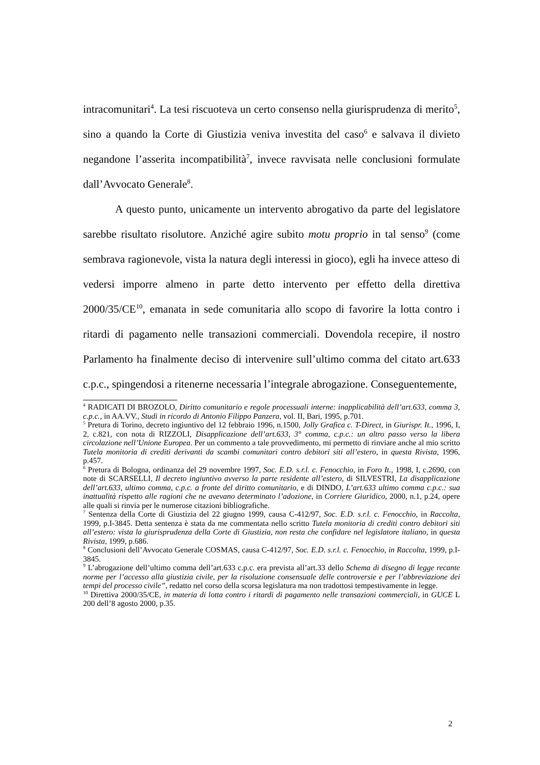intracomunitari<sup>4</sup>. La tesi riscuoteva un certo consenso nella giurisprudenza di merito<sup>5</sup>, sino a quando la Corte di Giustizia veniva investita del caso<sup>6</sup> e salvava il divieto negandone l’asserita incompatibilità<sup>7</sup>, invece ravvisata nelle conclusioni formulate dall’Avvocato Generale<sup>8</sup>.
A questo punto, unicamente un intervento abrogativo da parte del legislatore sarebbe risultato risolutore. Anziché agire subito motu proprio in tal senso<sup>9</sup> (come sembrava ragionevole, vista la natura degli interessi in gioco), egli ha invece atteso di vedersi imporre almeno in parte detto intervento per effetto della direttiva 2000/35/CE<sup>10</sup>, emanata in sede comunitaria allo scopo di favorire la lotta contro i ritardi di pagamento nelle transazioni commerciali. Dovendola recepire, il nostro Parlamento ha finalmente deciso di intervenire sull’ultimo comma del citato art.633 c.p.c., spingendosi a ritenerne necessaria l’integrale abrogazione. Conseguentemente,
<sup>4</sup> RADICATI DI BROZOLO, Diritto comunitario e regole processuali interne: inapplicabilità dell’art.633, comma 3, c.p.c., in AA.VV., Studi in ricordo di Antonio Filippo Panzera, vol. II, Bari, 1995, p.701.
<sup>5</sup> Pretura di Torino, decreto ingiuntivo del 12 febbraio 1996, n.1500, Jolly Grafica c. T-Direct, in Giurispr. It., 1996, I, 2, c.821, con nota di RIZZOLI, Disapplicazione dell’art.633, 3° comma, c.p.c.: un altro passo verso la libera circolazione nell’Unione Europea. Per un commento a tale provvedimento, mi permetto di rinviare anche al mio scritto Tutela monitoria di crediti derivanti da scambi comunitari contro debitori siti all’estero, in questa Rivista, 1996, p.457.
<sup>6</sup> Pretura di Bologna, ordinanza del 29 novembre 1997, Soc. E.D. s.r.l. c. Fenocchio, in Foro It., 1998, I, c.2690, con note di SCARSELLI, Il decreto ingiuntivo avverso la parte residente all’estero, di SILVESTRI, La disapplicazione dell’art.633, ultimo comma, c.p.c. a fronte del diritto comunitario, e di DINDO, L’art.633 ultimo comma c.p.c.: sua inattualità rispetto alle ragioni che ne avevano determinato l’adozione, in Corriere Giuridico, 2000, n.1, p.24, opere alle quali si rinvia per le numerose citazioni bibliografiche.
<sup>7</sup> Sentenza della Corte di Giustizia del 22 giugno 1999, causa C-412/97, Soc. E.D. s.r.l. c. Fenocchio, in Raccolta, 1999, p.I-3845. Detta sentenza è stata da me commentata nello scritto Tutela monitoria di crediti contro debitori siti all’estero: vista la giurisprudenza della Corte di Giustizia, non resta che confidare nel legislatore italiano, in questa Rivista, 1999, p.686.
<sup>8</sup> Conclusioni dell’Avvocato Generale COSMAS, causa C-412/97, Soc. E.D. s.r.l. c. Fenocchio, in Raccolta, 1999, p.I-3845.
<sup>9</sup> L’abrogazione dell’ultimo comma dell’art.633 c.p.c. era prevista all’art.33 dello Schema di disegno di legge recante norme per l’accesso alla giustizia civile, per la risoluzione consensuale delle controversie e per l’abbreviazione dei tempi del processo civile”, redatto nel corso della scorsa legislatura ma non tradottosi tempestivamente in legge.
<sup>10</sup> Direttiva 2000/35/CE, in materia di lotta contro i ritardi di pagamento nelle transazioni commerciali, in GUCE L 200 dell’8 agosto 2000, p.35.
2